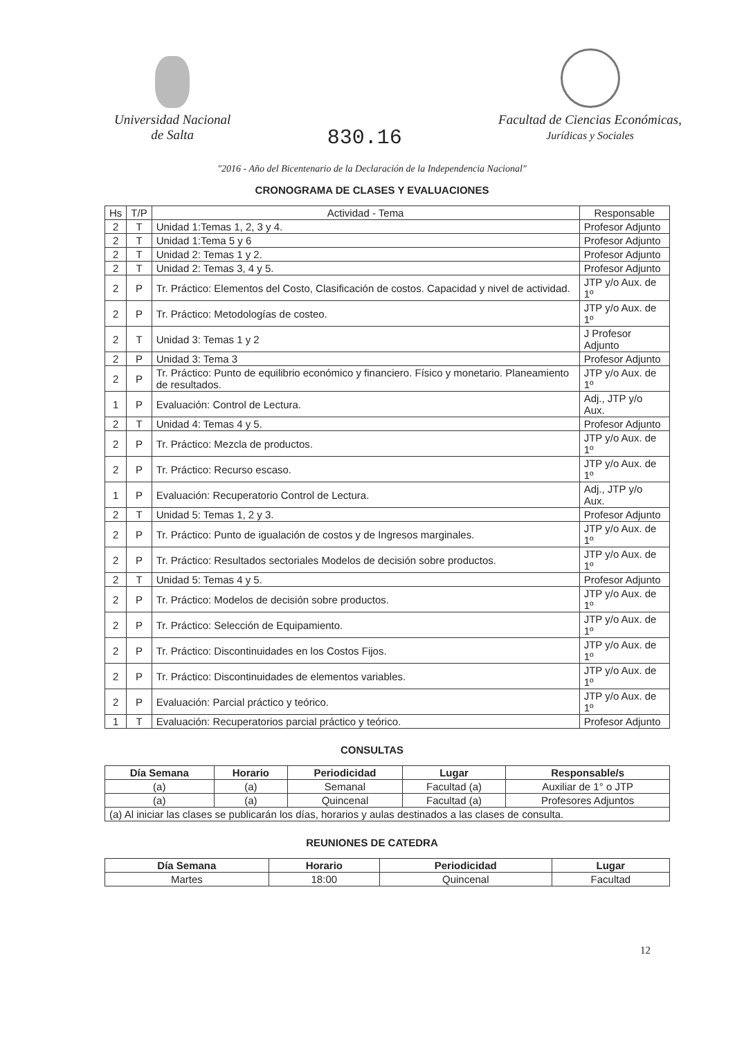Universidad Nacional
de Salta
830.16
Facultad de Ciencias Económicas,
Jurídicas y Sociales
"2016 - Año del Bicentenario de la Declaración de la Independencia Nacional"
CRONOGRAMA DE CLASES Y EVALUACIONES
| Hs | T/P | Actividad - Tema | Responsable |
| --- | --- | --- | --- |
| 2 | T | Unidad 1:Temas 1, 2, 3 y 4. | Profesor Adjunto |
| 2 | T | Unidad 1:Tema 5 y 6 | Profesor Adjunto |
| 2 | T | Unidad 2: Temas 1 y 2. | Profesor Adjunto |
| 2 | T | Unidad 2: Temas 3, 4 y 5. | Profesor Adjunto |
| 2 | P | Tr. Práctico: Elementos del Costo, Clasificación de costos. Capacidad y nivel de actividad. | JTP y/o Aux. de 1º |
| 2 | P | Tr. Práctico: Metodologías de costeo. | JTP y/o Aux. de 1º |
| 2 | T | Unidad 3: Temas 1 y 2 | J Profesor Adjunto |
| 2 | P | Unidad 3: Tema 3 | Profesor Adjunto |
| 2 | P | Tr. Práctico: Punto de equilibrio económico y financiero. Físico y monetario. Planeamiento de resultados. | JTP y/o Aux. de 1º |
| 1 | P | Evaluación: Control de Lectura. | Adj., JTP y/o Aux. |
| 2 | T | Unidad 4: Temas 4 y 5. | Profesor Adjunto |
| 2 | P | Tr. Práctico: Mezcla de productos. | JTP y/o Aux. de 1º |
| 2 | P | Tr. Práctico: Recurso escaso. | JTP y/o Aux. de 1º |
| 1 | P | Evaluación: Recuperatorio Control de Lectura. | Adj., JTP y/o Aux. |
| 2 | T | Unidad 5: Temas 1, 2 y 3. | Profesor Adjunto |
| 2 | P | Tr. Práctico: Punto de igualación de costos y de Ingresos marginales. | JTP y/o Aux. de 1º |
| 2 | P | Tr. Práctico: Resultados sectoriales Modelos de decisión sobre productos. | JTP y/o Aux. de 1º |
| 2 | T | Unidad 5: Temas 4 y 5. | Profesor Adjunto |
| 2 | P | Tr. Práctico: Modelos de decisión sobre productos. | JTP y/o Aux. de 1º |
| 2 | P | Tr. Práctico: Selección de Equipamiento. | JTP y/o Aux. de 1º |
| 2 | P | Tr. Práctico: Discontinuidades en los Costos Fijos. | JTP y/o Aux. de 1º |
| 2 | P | Tr. Práctico: Discontinuidades de elementos variables. | JTP y/o Aux. de 1º |
| 2 | P | Evaluación: Parcial práctico y teórico. | JTP y/o Aux. de 1º |
| 1 | T | Evaluación: Recuperatorios parcial práctico y teórico. | Profesor Adjunto |
CONSULTAS
| Día Semana | Horario | Periodicidad | Lugar | Responsable/s |
| --- | --- | --- | --- | --- |
| (a) | (a) | Semanal | Facultad (a) | Auxiliar de 1° o JTP |
| (a) | (a) | Quincenal | Facultad (a) | Profesores Adjuntos |
| (a) Al iniciar las clases se publicarán los días, horarios y aulas destinados a las clases de consulta. | | | | |
REUNIONES DE CATEDRA
| Día Semana | Horario | Periodicidad | Lugar |
| --- | --- | --- | --- |
| Martes | 18:00 | Quincenal | Facultad |
12